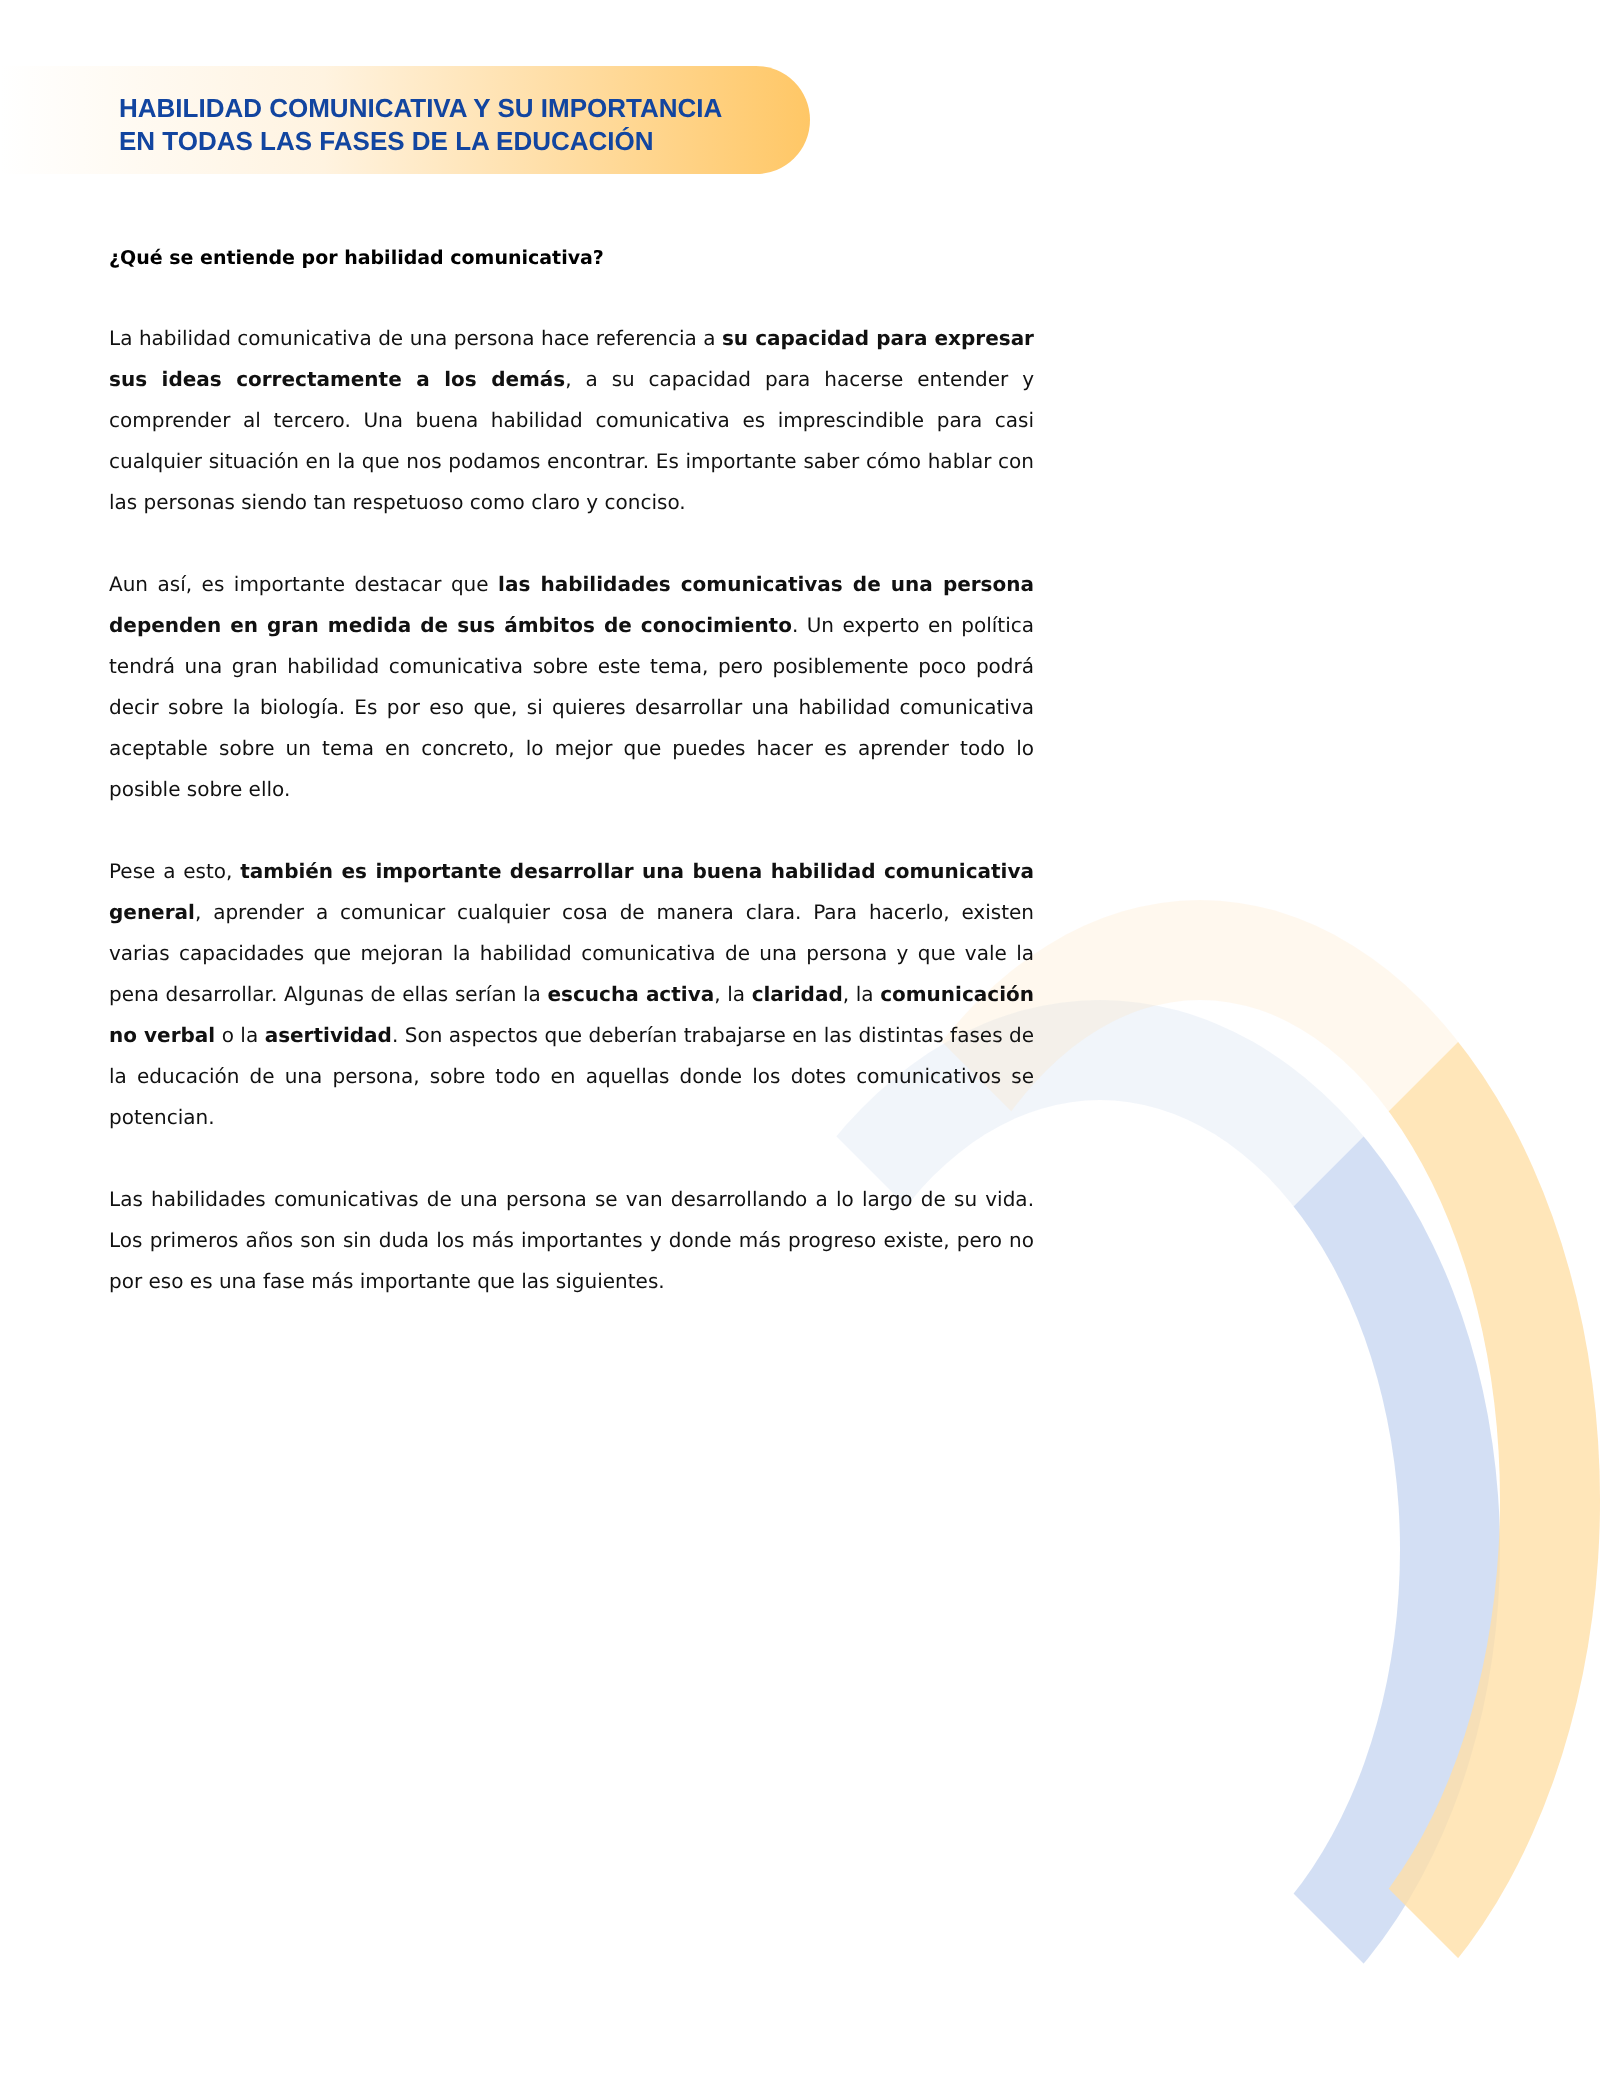HABILIDAD COMUNICATIVA Y SU IMPORTANCIA
EN TODAS LAS FASES DE LA EDUCACIÓN
¿Qué se entiende por habilidad comunicativa?
La habilidad comunicativa de una persona hace referencia a su capacidad para expresar sus ideas correctamente a los demás, a su capacidad para hacerse entender y comprender al tercero. Una buena habilidad comunicativa es imprescindible para casi cualquier situación en la que nos podamos encontrar. Es importante saber cómo hablar con las personas siendo tan respetuoso como claro y conciso.
Aun así, es importante destacar que las habilidades comunicativas de una persona dependen en gran medida de sus ámbitos de conocimiento. Un experto en política tendrá una gran habilidad comunicativa sobre este tema, pero posiblemente poco podrá decir sobre la biología. Es por eso que, si quieres desarrollar una habilidad comunicativa aceptable sobre un tema en concreto, lo mejor que puedes hacer es aprender todo lo posible sobre ello.
Pese a esto, también es importante desarrollar una buena habilidad comunicativa general, aprender a comunicar cualquier cosa de manera clara. Para hacerlo, existen varias capacidades que mejoran la habilidad comunicativa de una persona y que vale la pena desarrollar. Algunas de ellas serían la escucha activa, la claridad, la comunicación no verbal o la asertividad. Son aspectos que deberían trabajarse en las distintas fases de la educación de una persona, sobre todo en aquellas donde los dotes comunicativos se potencian.
Las habilidades comunicativas de una persona se van desarrollando a lo largo de su vida. Los primeros años son sin duda los más importantes y donde más progreso existe, pero no por eso es una fase más importante que las siguientes.